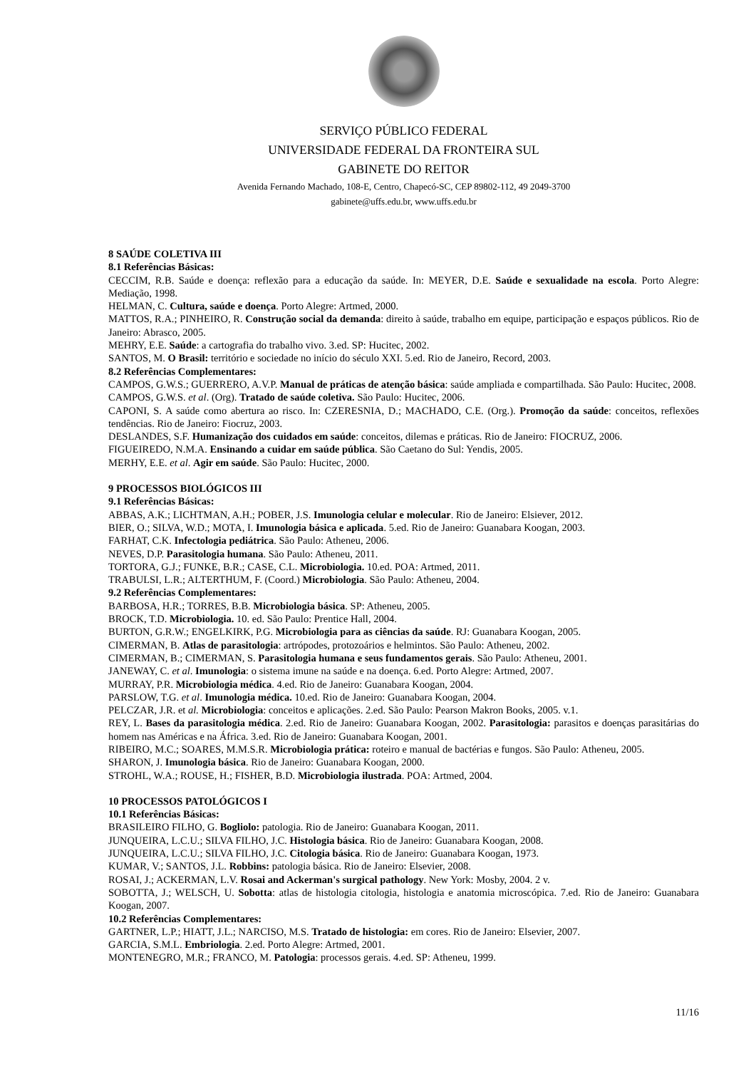SERVIÇO PÚBLICO FEDERAL
UNIVERSIDADE FEDERAL DA FRONTEIRA SUL
GABINETE DO REITOR
Avenida Fernando Machado, 108-E, Centro, Chapecó-SC, CEP 89802-112, 49 2049-3700
gabinete@uffs.edu.br, www.uffs.edu.br
8 SAÚDE COLETIVA III
8.1 Referências Básicas:
CECCIM, R.B. Saúde e doença: reflexão para a educação da saúde. In: MEYER, D.E. Saúde e sexualidade na escola. Porto Alegre: Mediação, 1998.
HELMAN, C. Cultura, saúde e doença. Porto Alegre: Artmed, 2000.
MATTOS, R.A.; PINHEIRO, R. Construção social da demanda: direito à saúde, trabalho em equipe, participação e espaços públicos. Rio de Janeiro: Abrasco, 2005.
MEHRY, E.E. Saúde: a cartografia do trabalho vivo. 3.ed. SP: Hucitec, 2002.
SANTOS, M. O Brasil: território e sociedade no início do século XXI. 5.ed. Rio de Janeiro, Record, 2003.
8.2 Referências Complementares:
CAMPOS, G.W.S.; GUERRERO, A.V.P. Manual de práticas de atenção básica: saúde ampliada e compartilhada. São Paulo: Hucitec, 2008.
CAMPOS, G.W.S. et al. (Org). Tratado de saúde coletiva. São Paulo: Hucitec, 2006.
CAPONI, S. A saúde como abertura ao risco. In: CZERESNIA, D.; MACHADO, C.E. (Org.). Promoção da saúde: conceitos, reflexões tendências. Rio de Janeiro: Fiocruz, 2003.
DESLANDES, S.F. Humanização dos cuidados em saúde: conceitos, dilemas e práticas. Rio de Janeiro: FIOCRUZ, 2006.
FIGUEIREDO, N.M.A. Ensinando a cuidar em saúde pública. São Caetano do Sul: Yendis, 2005.
MERHY, E.E. et al. Agir em saúde. São Paulo: Hucitec, 2000.
9 PROCESSOS BIOLÓGICOS III
9.1 Referências Básicas:
ABBAS, A.K.; LICHTMAN, A.H.; POBER, J.S. Imunologia celular e molecular. Rio de Janeiro: Elsiever, 2012.
BIER, O.; SILVA, W.D.; MOTA, I. Imunologia básica e aplicada. 5.ed. Rio de Janeiro: Guanabara Koogan, 2003.
FARHAT, C.K. Infectologia pediátrica. São Paulo: Atheneu, 2006.
NEVES, D.P. Parasitologia humana. São Paulo: Atheneu, 2011.
TORTORA, G.J.; FUNKE, B.R.; CASE, C.L. Microbiologia. 10.ed. POA: Artmed, 2011.
TRABULSI, L.R.; ALTERTHUM, F. (Coord.) Microbiologia. São Paulo: Atheneu, 2004.
9.2 Referências Complementares:
BARBOSA, H.R.; TORRES, B.B. Microbiologia básica. SP: Atheneu, 2005.
BROCK, T.D. Microbiologia. 10. ed. São Paulo: Prentice Hall, 2004.
BURTON, G.R.W.; ENGELKIRK, P.G. Microbiologia para as ciências da saúde. RJ: Guanabara Koogan, 2005.
CIMERMAN, B. Atlas de parasitologia: artrópodes, protozoários e helmintos. São Paulo: Atheneu, 2002.
CIMERMAN, B.; CIMERMAN, S. Parasitologia humana e seus fundamentos gerais. São Paulo: Atheneu, 2001.
JANEWAY, C. et al. Imunologia: o sistema imune na saúde e na doença. 6.ed. Porto Alegre: Artmed, 2007.
MURRAY, P.R. Microbiologia médica. 4.ed. Rio de Janeiro: Guanabara Koogan, 2004.
PARSLOW, T.G. et al. Imunologia médica. 10.ed. Rio de Janeiro: Guanabara Koogan, 2004.
PELCZAR, J.R. et al. Microbiologia: conceitos e aplicações. 2.ed. São Paulo: Pearson Makron Books, 2005. v.1.
REY, L. Bases da parasitologia médica. 2.ed. Rio de Janeiro: Guanabara Koogan, 2002. Parasitologia: parasitos e doenças parasitárias do homem nas Américas e na África. 3.ed. Rio de Janeiro: Guanabara Koogan, 2001.
RIBEIRO, M.C.; SOARES, M.M.S.R. Microbiologia prática: roteiro e manual de bactérias e fungos. São Paulo: Atheneu, 2005.
SHARON, J. Imunologia básica. Rio de Janeiro: Guanabara Koogan, 2000.
STROHL, W.A.; ROUSE, H.; FISHER, B.D. Microbiologia ilustrada. POA: Artmed, 2004.
10 PROCESSOS PATOLÓGICOS I
10.1 Referências Básicas:
BRASILEIRO FILHO, G. Bogliolo: patologia. Rio de Janeiro: Guanabara Koogan, 2011.
JUNQUEIRA, L.C.U.; SILVA FILHO, J.C. Histologia básica. Rio de Janeiro: Guanabara Koogan, 2008.
JUNQUEIRA, L.C.U.; SILVA FILHO, J.C. Citologia básica. Rio de Janeiro: Guanabara Koogan, 1973.
KUMAR, V.; SANTOS, J.L. Robbins: patologia básica. Rio de Janeiro: Elsevier, 2008.
ROSAI, J.; ACKERMAN, L.V. Rosai and Ackerman's surgical pathology. New York: Mosby, 2004. 2 v.
SOBOTTA, J.; WELSCH, U. Sobotta: atlas de histologia citologia, histologia e anatomia microscópica. 7.ed. Rio de Janeiro: Guanabara Koogan, 2007.
10.2 Referências Complementares:
GARTNER, L.P.; HIATT, J.L.; NARCISO, M.S. Tratado de histologia: em cores. Rio de Janeiro: Elsevier, 2007.
GARCIA, S.M.L. Embriologia. 2.ed. Porto Alegre: Artmed, 2001.
MONTENEGRO, M.R.; FRANCO, M. Patologia: processos gerais. 4.ed. SP: Atheneu, 1999.
11/16